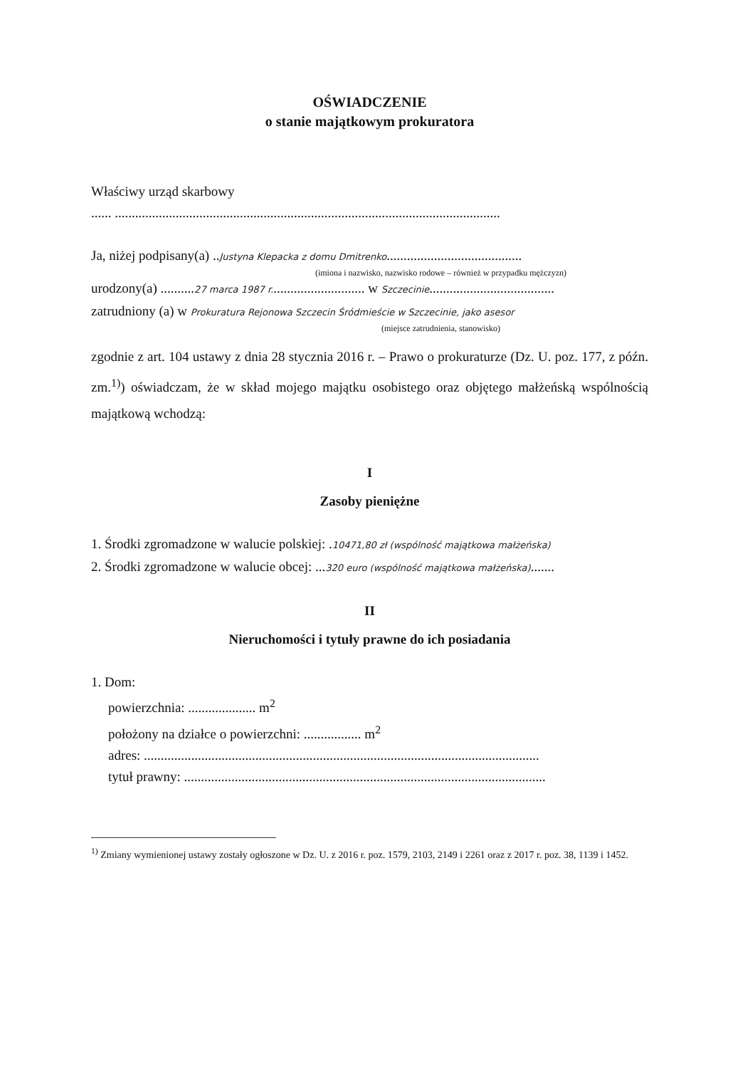OŚWIADCZENIE
o stanie majątkowym prokuratora
Właściwy urząd skarbowy
...... ..................................................................................................................
Ja, niżej podpisany(a) ..Justyna Klepacka z domu Dmitrenko........................................
(imiona i nazwisko, nazwisko rodowe – również w przypadku mężczyzn)
urodzony(a) ..........27 marca 1987 r............................ w Szczecinie.....................................
zatrudniony (a) w Prokuratura Rejonowa Szczecin Śródmieście w Szczecinie, jako asesor
(miejsce zatrudnienia, stanowisko)
zgodnie z art. 104 ustawy z dnia 28 stycznia 2016 r. – Prawo o prokuraturze (Dz. U. poz. 177, z późn. zm.<sup>1)</sup>) oświadczam, że w skład mojego majątku osobistego oraz objętego małżeńską wspólnością majątkową wchodzą:
I
Zasoby pieniężne
1. Środki zgromadzone w walucie polskiej: .10471,80 zł (wspólność majątkowa małżeńska)
2. Środki zgromadzone w walucie obcej: ...320 euro (wspólność majątkowa małżeńska).......
II
Nieruchomości i tytuły prawne do ich posiadania
1. Dom:
powierzchnia: .................... m<sup>2</sup>
położony na działce o powierzchni: ................. m<sup>2</sup>
adres: .....................................................................................................................
tytuł prawny: ...........................................................................................................
<sup>1)</sup> Zmiany wymienionej ustawy zostały ogłoszone w Dz. U. z 2016 r. poz. 1579, 2103, 2149 i 2261 oraz z 2017 r. poz. 38, 1139 i 1452.